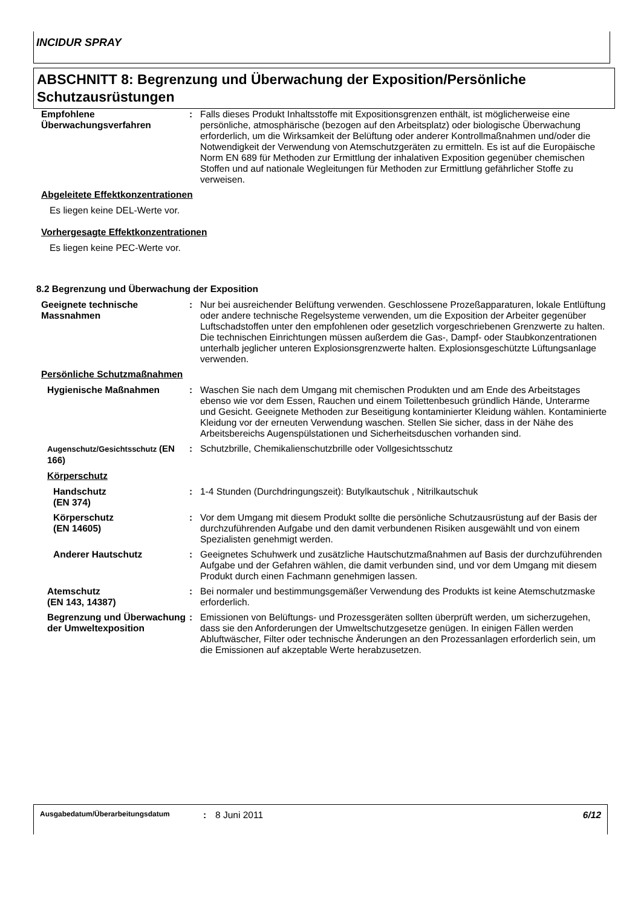INCIDUR SPRAY
ABSCHNITT 8: Begrenzung und Überwachung der Exposition/Persönliche Schutzausrüstungen
Empfohlene Überwachungsverfahren
: Falls dieses Produkt Inhaltsstoffe mit Expositionsgrenzen enthält, ist möglicherweise eine persönliche, atmosphärische (bezogen auf den Arbeitsplatz) oder biologische Überwachung erforderlich, um die Wirksamkeit der Belüftung oder anderer Kontrollmaßnahmen und/oder die Notwendigkeit der Verwendung von Atemschutzgeräten zu ermitteln. Es ist auf die Europäische Norm EN 689 für Methoden zur Ermittlung der inhalativen Exposition gegenüber chemischen Stoffen und auf nationale Wegleitungen für Methoden zur Ermittlung gefährlicher Stoffe zu verweisen.
Abgeleitete Effektkonzentrationen
Es liegen keine DEL-Werte vor.
Vorhergesagte Effektkonzentrationen
Es liegen keine PEC-Werte vor.
8.2 Begrenzung und Überwachung der Exposition
Geeignete technische Massnahmen
: Nur bei ausreichender Belüftung verwenden. Geschlossene Prozeßapparaturen, lokale Entlüftung oder andere technische Regelsysteme verwenden, um die Exposition der Arbeiter gegenüber Luftschadstoffen unter den empfohlenen oder gesetzlich vorgeschriebenen Grenzwerte zu halten. Die technischen Einrichtungen müssen außerdem die Gas-, Dampf- oder Staubkonzentrationen unterhalb jeglicher unteren Explosionsgrenzwerte halten. Explosionsgeschützte Lüftungsanlage verwenden.
Persönliche Schutzmaßnahmen
Hygienische Maßnahmen : Waschen Sie nach dem Umgang mit chemischen Produkten und am Ende des Arbeitstages ebenso wie vor dem Essen, Rauchen und einem Toilettenbesuch gründlich Hände, Unterarme und Gesicht. Geeignete Methoden zur Beseitigung kontaminierter Kleidung wählen. Kontaminierte Kleidung vor der erneuten Verwendung waschen. Stellen Sie sicher, dass in der Nähe des Arbeitsbereichs Augenspülstationen und Sicherheitsduschen vorhanden sind.
Augenschutz/Gesichtsschutz (EN 166)
: Schutzbrille, Chemikalienschutzbrille oder Vollgesichtsschutz
Körperschutz
Handschutz
(EN 374)
: 1-4 Stunden (Durchdringungszeit): Butylkautschuk , Nitrilkautschuk
Körperschutz
(EN 14605)
: Vor dem Umgang mit diesem Produkt sollte die persönliche Schutzausrüstung auf der Basis der durchzuführenden Aufgabe und den damit verbundenen Risiken ausgewählt und von einem Spezialisten genehmigt werden.
Anderer Hautschutz : Geeignetes Schuhwerk und zusätzliche Hautschutzmaßnahmen auf Basis der durchzuführenden Aufgabe und der Gefahren wählen, die damit verbunden sind, und vor dem Umgang mit diesem Produkt durch einen Fachmann genehmigen lassen.
Atemschutz
(EN 143, 14387)
: Bei normaler und bestimmungsgemäßer Verwendung des Produkts ist keine Atemschutzmaske erforderlich.
Begrenzung und Überwachung der Umweltexposition
: Emissionen von Belüftungs- und Prozessgeräten sollten überprüft werden, um sicherzugehen, dass sie den Anforderungen der Umweltschutzgesetze genügen. In einigen Fällen werden Abluftwäscher, Filter oder technische Änderungen an den Prozessanlagen erforderlich sein, um die Emissionen auf akzeptable Werte herabzusetzen.
Ausgabedatum/Überarbeitungsdatum: 8 Juni 2011 6/12